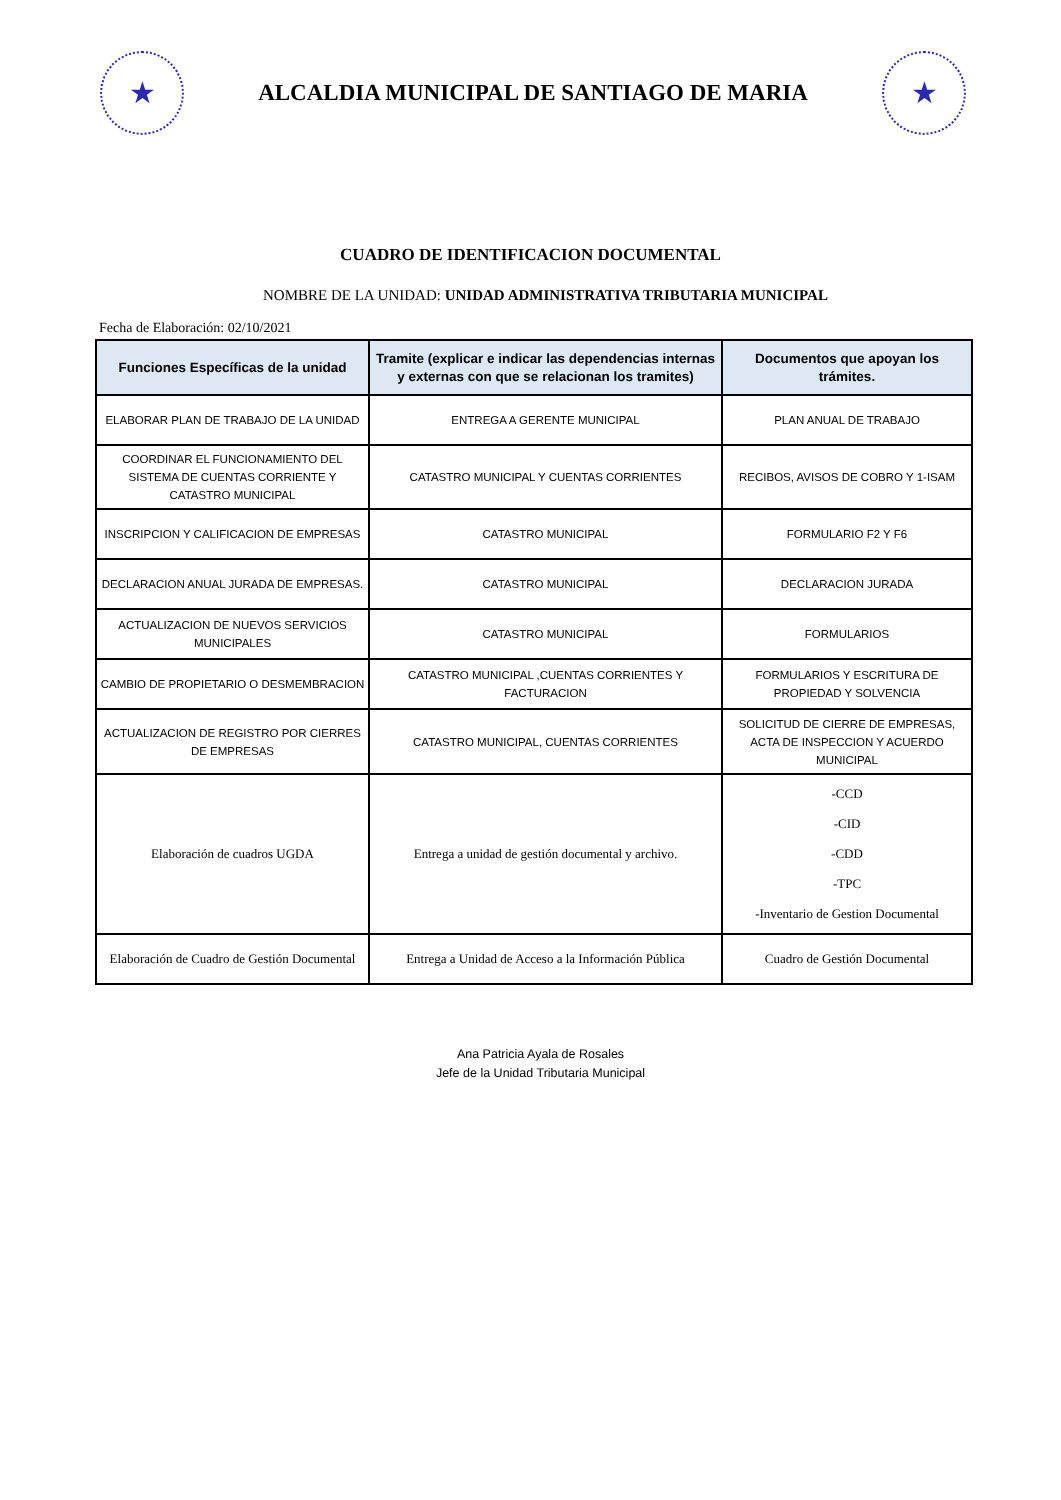★
ALCALDIA MUNICIPAL DE SANTIAGO DE MARIA
★
CUADRO DE IDENTIFICACION DOCUMENTAL
NOMBRE DE LA UNIDAD: UNIDAD ADMINISTRATIVA TRIBUTARIA MUNICIPAL
Fecha de Elaboración: 02/10/2021
| Funciones Específicas de la unidad | Tramite (explicar e indicar las dependencias internas y externas con que se relacionan los tramites) | Documentos que apoyan los trámites. |
| --- | --- | --- |
| ELABORAR PLAN DE TRABAJO DE LA UNIDAD | ENTREGA A GERENTE MUNICIPAL | PLAN ANUAL DE TRABAJO |
| COORDINAR EL FUNCIONAMIENTO DEL SISTEMA DE CUENTAS CORRIENTE Y CATASTRO MUNICIPAL | CATASTRO MUNICIPAL Y CUENTAS CORRIENTES | RECIBOS, AVISOS DE COBRO Y 1-ISAM |
| INSCRIPCION Y CALIFICACION DE EMPRESAS | CATASTRO MUNICIPAL | FORMULARIO F2 Y F6 |
| DECLARACION ANUAL JURADA DE EMPRESAS. | CATASTRO MUNICIPAL | DECLARACION JURADA |
| ACTUALIZACION DE NUEVOS SERVICIOS MUNICIPALES | CATASTRO MUNICIPAL | FORMULARIOS |
| CAMBIO DE PROPIETARIO O DESMEMBRACION | CATASTRO MUNICIPAL ,CUENTAS CORRIENTES Y FACTURACION | FORMULARIOS Y ESCRITURA DE PROPIEDAD Y SOLVENCIA |
| ACTUALIZACION DE REGISTRO POR CIERRES DE EMPRESAS | CATASTRO MUNICIPAL, CUENTAS CORRIENTES | SOLICITUD DE CIERRE DE EMPRESAS, ACTA DE INSPECCION Y ACUERDO MUNICIPAL |
| Elaboración de cuadros UGDA | Entrega a unidad de gestión documental y archivo. | -CCD -CID -CDD -TPC -Inventario de Gestion Documental |
| Elaboración de Cuadro de Gestión Documental | Entrega a Unidad de Acceso a la Información Pública | Cuadro de Gestión Documental |
Ana Patricia Ayala de Rosales
Jefe de la Unidad Tributaria Municipal